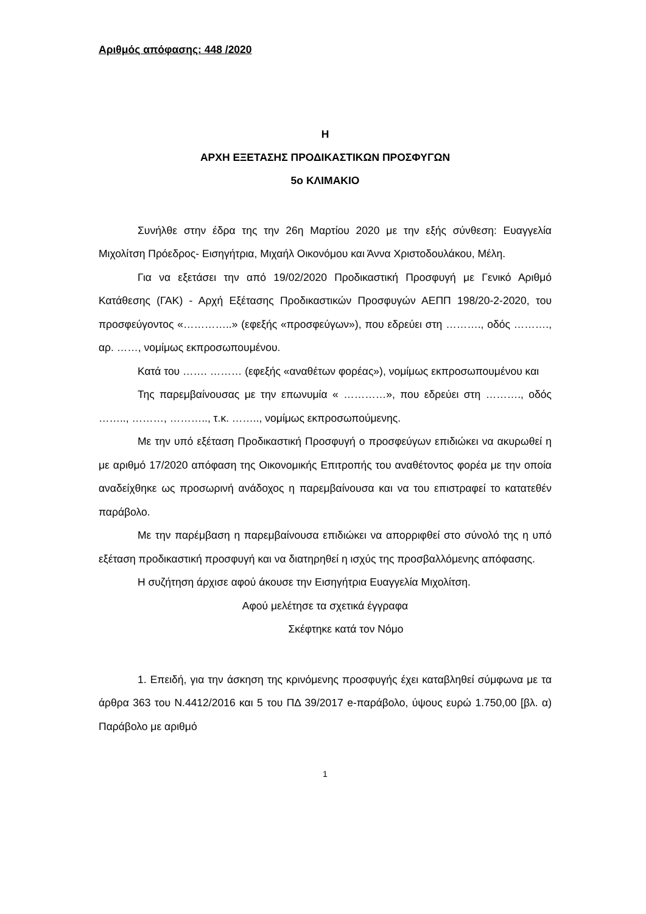Αριθμός απόφασης: 448 /2020
Η
ΑΡΧΗ ΕΞΕΤΑΣΗΣ ΠΡΟΔΙΚΑΣΤΙΚΩΝ ΠΡΟΣΦΥΓΩΝ
5ο ΚΛΙΜΑΚΙΟ
Συνήλθε στην έδρα της την 26η Μαρτίου 2020 με την εξής σύνθεση: Ευαγγελία Μιχολίτση Πρόεδρος- Εισηγήτρια, Μιχαήλ Οικονόμου και Άννα Χριστοδουλάκου, Μέλη.
Για να εξετάσει την από 19/02/2020 Προδικαστική Προσφυγή με Γενικό Αριθμό Κατάθεσης (ΓΑΚ) - Αρχή Εξέτασης Προδικαστικών Προσφυγών ΑΕΠΠ 198/20-2-2020, του προσφεύγοντος «…………..» (εφεξής «προσφεύγων»), που εδρεύει στη ………., οδός ………., αρ. ……, νομίμως εκπροσωπουμένου.
Κατά του ……. ……… (εφεξής «αναθέτων φορέας»), νομίμως εκπροσωπουμένου και
Της παρεμβαίνουσας με την επωνυμία « …………», που εδρεύει στη ………., οδός …….., ………, ……….., τ.κ. …….., νομίμως εκπροσωπούμενης.
Με την υπό εξέταση Προδικαστική Προσφυγή ο προσφεύγων επιδιώκει να ακυρωθεί η με αριθμό 17/2020 απόφαση της Οικονομικής Επιτροπής του αναθέτοντος φορέα με την οποία αναδείχθηκε ως προσωρινή ανάδοχος η παρεμβαίνουσα και να του επιστραφεί το κατατεθέν παράβολο.
Με την παρέμβαση η παρεμβαίνουσα επιδιώκει να απορριφθεί στο σύνολό της η υπό εξέταση προδικαστική προσφυγή και να διατηρηθεί η ισχύς της προσβαλλόμενης απόφασης.
Η συζήτηση άρχισε αφού άκουσε την Εισηγήτρια Ευαγγελία Μιχολίτση.
Αφού μελέτησε τα σχετικά έγγραφα
Σκέφτηκε κατά τον Νόμο
1. Επειδή, για την άσκηση της κρινόμενης προσφυγής έχει καταβληθεί σύμφωνα με τα άρθρα 363 του Ν.4412/2016 και 5 του ΠΔ 39/2017 e-παράβολο, ύψους ευρώ 1.750,00 [βλ. α) Παράβολο με αριθμό
1